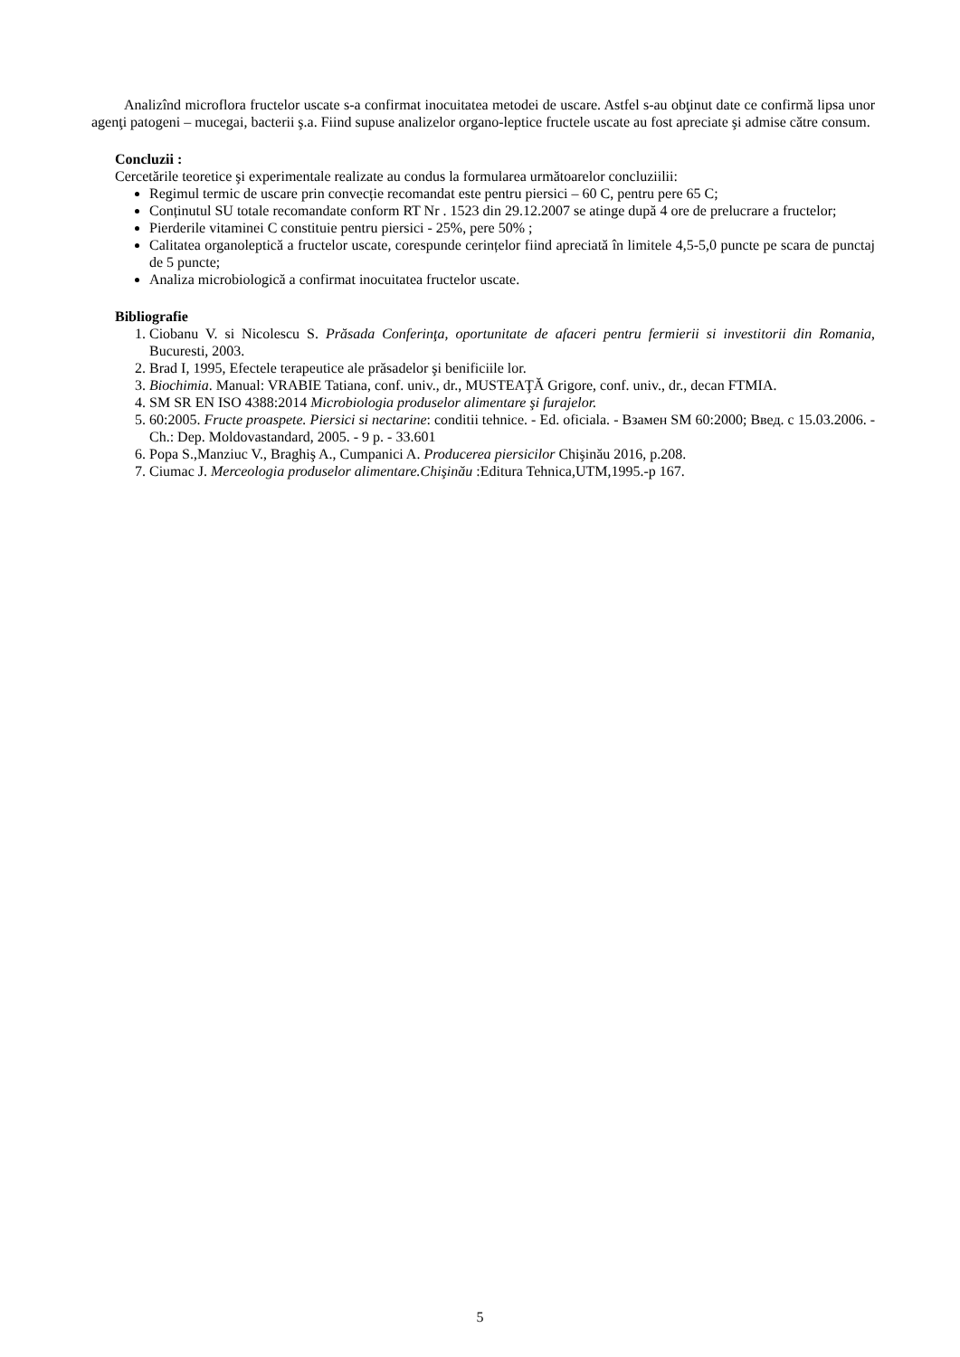Analizînd microflora fructelor uscate s-a confirmat inocuitatea metodei de uscare. Astfel s-au obţinut date ce confirmă lipsa unor agenţi patogeni – mucegai, bacterii ş.a. Fiind supuse analizelor organo-leptice fructele uscate au fost apreciate şi admise către consum.
Concluzii :
Cercetările teoretice şi experimentale realizate au condus la formularea următoarelor concluziilii:
Regimul termic de uscare prin convecție recomandat este pentru piersici – 60 C, pentru pere 65 C;
Conținutul SU totale recomandate conform RT Nr . 1523 din 29.12.2007 se atinge după 4 ore de prelucrare a fructelor;
Pierderile vitaminei C constituie pentru piersici - 25%, pere 50% ;
Calitatea organoleptică a fructelor uscate, corespunde cerințelor fiind apreciată în limitele 4,5-5,0 puncte pe scara de punctaj de 5 puncte;
Analiza microbiologică a confirmat inocuitatea fructelor uscate.
Bibliografie
1. Ciobanu V. si Nicolescu S. Prăsada Conferinţa, oportunitate de afaceri pentru fermierii si investitorii din Romania, Bucuresti, 2003.
2. Brad I, 1995, Efectele terapeutice ale prăsadelor şi benificiile lor.
3. Biochimia. Manual: VRABIE Tatiana, conf. univ., dr., MUSTEAŢĂ Grigore, conf. univ., dr., decan FTMIA.
4. SM SR EN ISO 4388:2014 Microbiologia produselor alimentare şi furajelor.
5. 60:2005. Fructe proaspete. Piersici si nectarine: conditii tehnice. - Ed. oficiala. - Взамен SM 60:2000; Введ. с 15.03.2006. - Ch.: Dep. Moldovastandard, 2005. - 9 p. - 33.601
6. Popa S.,Manziuc V., Braghiş A., Cumpanici A. Producerea piersicilor Chişinău 2016, p.208.
7. Ciumac J. Merceologia produselor alimentare.Chişinău :Editura Tehnica,UTM,1995.-p 167.
5